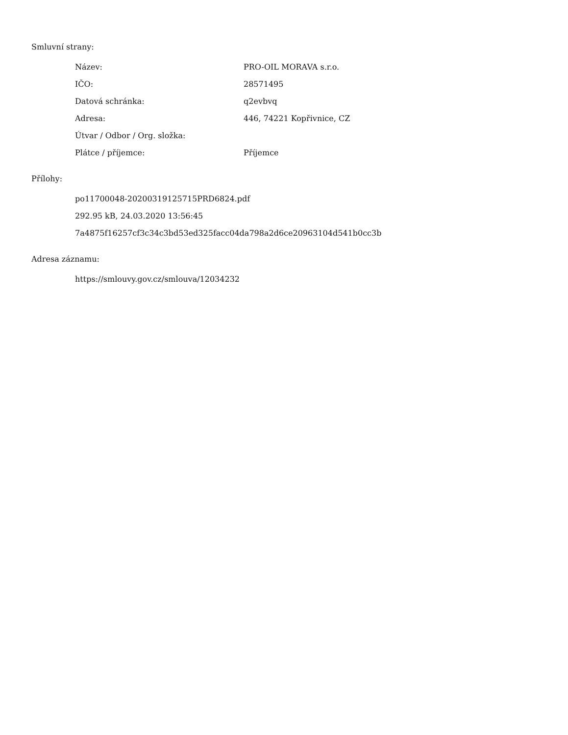Smluvní strany:
| Název: | PRO-OIL MORAVA s.r.o. |
| IČO: | 28571495 |
| Datová schránka: | q2evbvq |
| Adresa: | 446, 74221 Kopřivnice, CZ |
| Útvar / Odbor / Org. složka: | |
| Plátce / příjemce: | Příjemce |
Přílohy:
po11700048-20200319125715PRD6824.pdf
292.95 kB, 24.03.2020 13:56:45
7a4875f16257cf3c34c3bd53ed325facc04da798a2d6ce20963104d541b0cc3b
Adresa záznamu:
https://smlouvy.gov.cz/smlouva/12034232